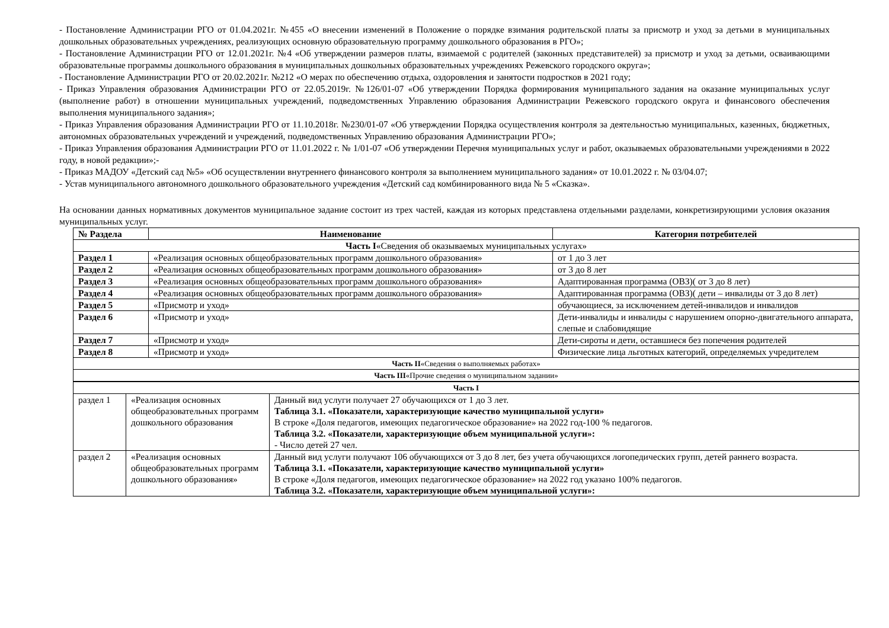- Постановление Администрации РГО от 01.04.2021г. №455 «О внесении изменений в Положение о порядке взимания родительской платы за присмотр и уход за детьми в муниципальных дошкольных образовательных учреждениях, реализующих основную образовательную программу дошкольного образования в РГО»;
- Постановление Администрации РГО от 12.01.2021г. №4 «Об утверждении размеров платы, взимаемой с родителей (законных представителей) за присмотр и уход за детьми, осваивающими образовательные программы дошкольного образования в муниципальных дошкольных образовательных учреждениях Режевского городского округа»;
- Постановление Администрации РГО от 20.02.2021г. №212 «О мерах по обеспечению отдыха, оздоровления и занятости подростков в 2021 году;
- Приказ Управления образования Администрации РГО от 22.05.2019г. №126/01-07 «Об утверждении Порядка формирования муниципального задания на оказание муниципальных услуг (выполнение работ) в отношении муниципальных учреждений, подведомственных Управлению образования Администрации Режевского городского округа и финансового обеспечения выполнения муниципального задания»;
- Приказ Управления образования Администрации РГО от 11.10.2018г. №230/01-07 «Об утверждении Порядка осуществления контроля за деятельностью муниципальных, казенных, бюджетных, автономных образовательных учреждений и учреждений, подведомственных Управлению образования Администрации РГО»;
- Приказ Управления образования Администрации РГО от 11.01.2022 г. № 1/01-07 «Об утверждении Перечня муниципальных услуг и работ, оказываемых образовательными учреждениями в 2022 году, в новой редакции»;-
- Приказ МАДОУ «Детский сад №5» «Об осуществлении внутреннего финансового контроля за выполнением муниципального задания» от 10.01.2022 г. № 03/04.07;
- Устав муниципального автономного дошкольного образовательного учреждения «Детский сад комбинированного вида № 5 «Сказка».
На основании данных нормативных документов муниципальное задание состоит из трех частей, каждая из которых представлена отдельными разделами, конкретизирующими условия оказания муниципальных услуг.
| № Раздела | Наименование | Категория потребителей |
| --- | --- | --- |
| Часть I «Сведения об оказываемых муниципальных услугах» | | |
| Раздел 1 | «Реализация основных общеобразовательных программ дошкольного образования» | от 1 до 3 лет |
| Раздел 2 | «Реализация основных общеобразовательных программ дошкольного образования» | от 3 до 8 лет |
| Раздел 3 | «Реализация основных общеобразовательных программ дошкольного образования» | Адаптированная программа (ОВЗ)( от 3 до 8 лет) |
| Раздел 4 | «Реализация основных общеобразовательных программ дошкольного образования» | Адаптированная программа (ОВЗ)( дети – инвалиды от 3 до 8 лет) |
| Раздел 5 | «Присмотр и уход» | обучающиеся, за исключением детей-инвалидов и инвалидов |
| Раздел 6 | «Присмотр и уход» | Дети-инвалиды и инвалиды с нарушением опорно-двигательного аппарата, слепые и слабовидящие |
| Раздел 7 | «Присмотр и уход» | Дети-сироты и дети, оставшиеся без попечения родителей |
| Раздел 8 | «Присмотр и уход» | Физические лица льготных категорий, определяемых учредителем |
| Часть II «Сведения о выполняемых работах» | | |
| Часть III «Прочие сведения о муниципальном задании» | | |
| Часть I | | |
| раздел 1 | «Реализация основных общеобразовательных программ дошкольного образования | Данный вид услуги получает 27 обучающихся от 1 до 3 лет. Таблица 3.1. «Показатели, характеризующие качество муниципальной услуги» В строке «Доля педагогов, имеющих педагогическое образование» на 2022 год-100 % педагогов. Таблица 3.2. «Показатели, характеризующие объем муниципальной услуги»: - Число детей 27 чел. |
| раздел 2 | «Реализация основных общеобразовательных программ дошкольного образования» | Данный вид услуги получают 106 обучающихся от 3 до 8 лет, без учета обучающихся логопедических групп, детей раннего возраста. Таблица 3.1. «Показатели, характеризующие качество муниципальной услуги» В строке «Доля педагогов, имеющих педагогическое образование» на 2022 год указано 100% педагогов. Таблица 3.2. «Показатели, характеризующие объем муниципальной услуги»: |